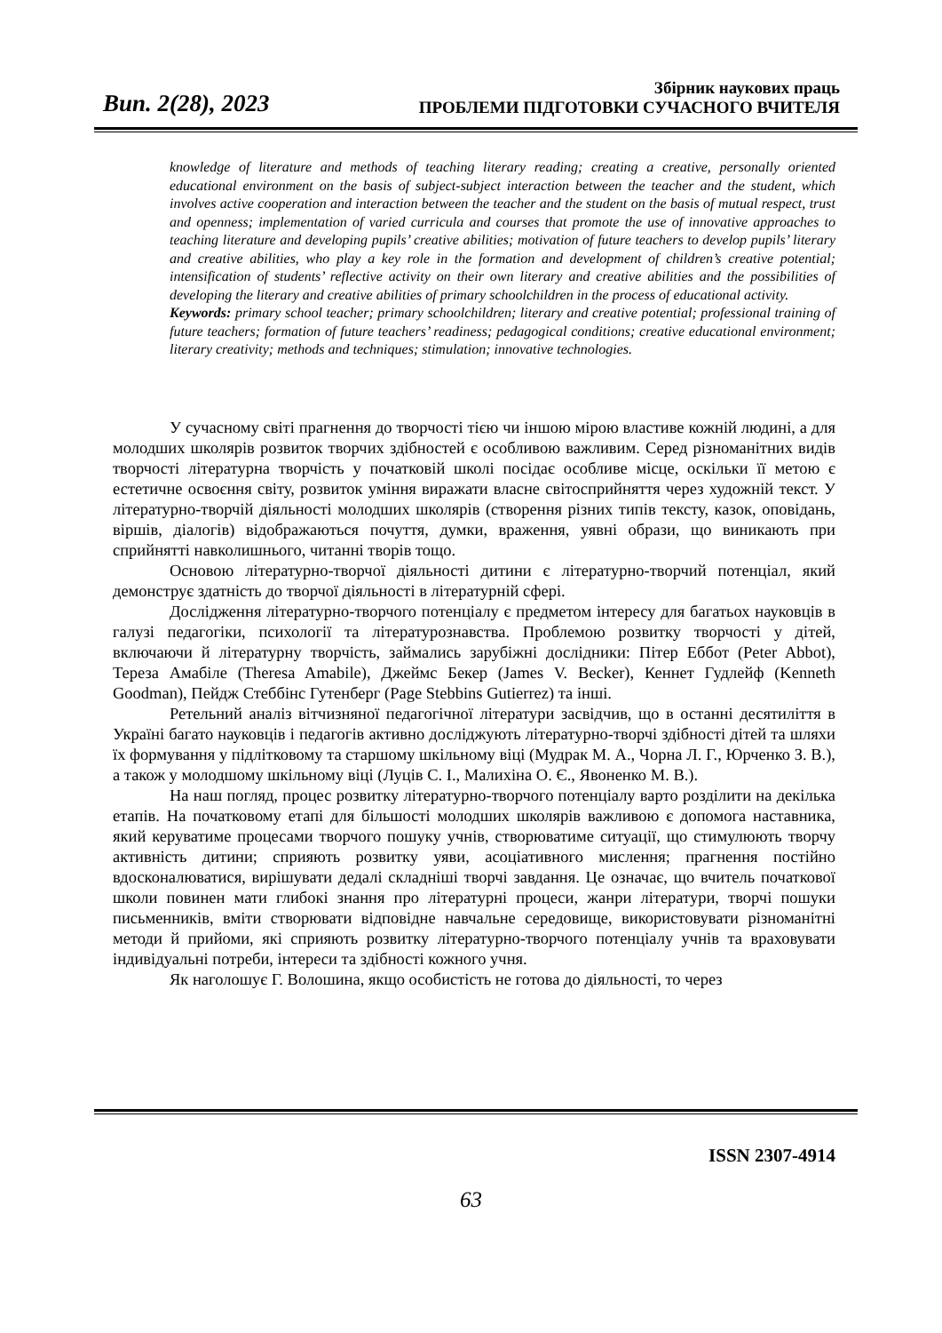Вип. 2(28), 2023
Збірник наукових праць
ПРОБЛЕМИ ПІДГОТОВКИ СУЧАСНОГО ВЧИТЕЛЯ
knowledge of literature and methods of teaching literary reading; creating a creative, personally oriented educational environment on the basis of subject-subject interaction between the teacher and the student, which involves active cooperation and interaction between the teacher and the student on the basis of mutual respect, trust and openness; implementation of varied curricula and courses that promote the use of innovative approaches to teaching literature and developing pupils’ creative abilities; motivation of future teachers to develop pupils’ literary and creative abilities, who play a key role in the formation and development of children’s creative potential; intensification of students’ reflective activity on their own literary and creative abilities and the possibilities of developing the literary and creative abilities of primary schoolchildren in the process of educational activity.
Keywords: primary school teacher; primary schoolchildren; literary and creative potential; professional training of future teachers; formation of future teachers’ readiness; pedagogical conditions; creative educational environment; literary creativity; methods and techniques; stimulation; innovative technologies.
У сучасному світі прагнення до творчості тією чи іншою мірою властиве кожній людині, а для молодших школярів розвиток творчих здібностей є особливою важливим. Серед різноманітних видів творчості літературна творчість у початковій школі посідає особливе місце, оскільки її метою є естетичне освоєння світу, розвиток уміння виражати власне світосприйняття через художній текст. У літературно-творчій діяльності молодших школярів (створення різних типів тексту, казок, оповідань, віршів, діалогів) відображаються почуття, думки, враження, уявні образи, що виникають при сприйнятті навколишнього, читанні творів тощо.
Основою літературно-творчої діяльності дитини є літературно-творчий потенціал, який демонструє здатність до творчої діяльності в літературній сфері.
Дослідження літературно-творчого потенціалу є предметом інтересу для багатьох науковців в галузі педагогіки, психології та літературознавства. Проблемою розвитку творчості у дітей, включаючи й літературну творчість, займались зарубіжні дослідники: Пітер Еббот (Peter Abbot), Тереза Амабіле (Theresa Amabile), Джеймс Бекер (James V. Becker), Кеннет Гудлейф (Kenneth Goodman), Пейдж Стеббінс Гутенберг (Page Stebbins Gutierrez) та інші.
Ретельний аналіз вітчизняної педагогічної літератури засвідчив, що в останні десятиліття в Україні багато науковців і педагогів активно досліджують літературно-творчі здібності дітей та шляхи їх формування у підлітковому та старшому шкільному віці (Мудрак М. А., Чорна Л. Г., Юрченко З. В.), а також у молодшому шкільному віці (Луців С. І., Малихіна О. Є., Явоненко М. В.).
На наш погляд, процес розвитку літературно-творчого потенціалу варто розділити на декілька етапів. На початковому етапі для більшості молодших школярів важливою є допомога наставника, який керуватиме процесами творчого пошуку учнів, створюватиме ситуації, що стимулюють творчу активність дитини; сприяють розвитку уяви, асоціативного мислення; прагнення постійно вдосконалюватися, вирішувати дедалі складніші творчі завдання. Це означає, що вчитель початкової школи повинен мати глибокі знання про літературні процеси, жанри літератури, творчі пошуки письменників, вміти створювати відповідне навчальне середовище, використовувати різноманітні методи й прийоми, які сприяють розвитку літературно-творчого потенціалу учнів та враховувати індивідуальні потреби, інтереси та здібності кожного учня.
Як наголошує Г. Волошина, якщо особистість не готова до діяльності, то через
ISSN 2307-4914
63